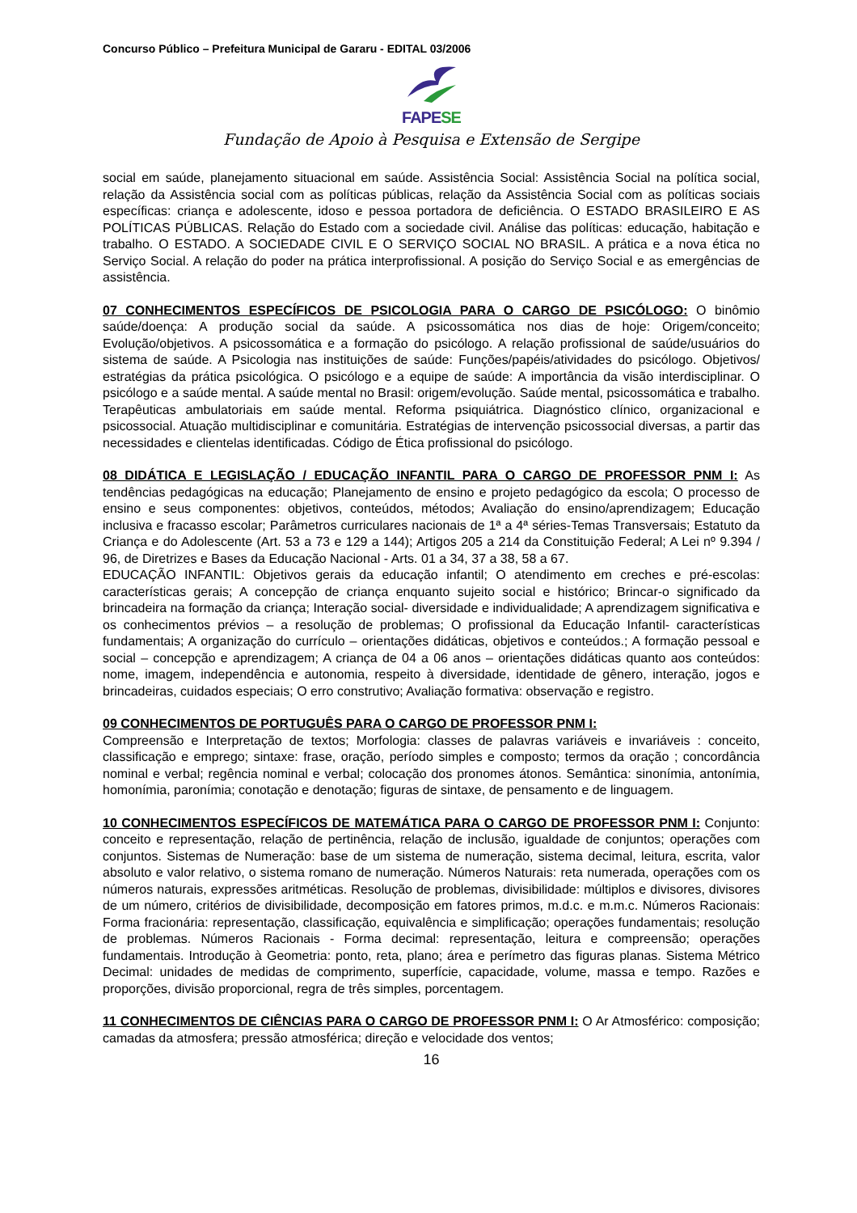Concurso Público – Prefeitura Municipal de Gararu - EDITAL 03/2006
FAPESE
Fundação de Apoio à Pesquisa e Extensão de Sergipe
social em saúde, planejamento situacional em saúde. Assistência Social: Assistência Social na política social, relação da Assistência social com as políticas públicas, relação da Assistência Social com as políticas sociais específicas: criança e adolescente, idoso e pessoa portadora de deficiência. O ESTADO BRASILEIRO E AS POLÍTICAS PÚBLICAS. Relação do Estado com a sociedade civil. Análise das políticas: educação, habitação e trabalho. O ESTADO. A SOCIEDADE CIVIL E O SERVIÇO SOCIAL NO BRASIL. A prática e a nova ética no Serviço Social. A relação do poder na prática interprofissional. A posição do Serviço Social e as emergências de assistência.
07 CONHECIMENTOS ESPECÍFICOS DE PSICOLOGIA PARA O CARGO DE PSICÓLOGO: O binômio saúde/doença: A produção social da saúde. A psicossomática nos dias de hoje: Origem/conceito; Evolução/objetivos. A psicossomática e a formação do psicólogo. A relação profissional de saúde/usuários do sistema de saúde. A Psicologia nas instituições de saúde: Funções/papéis/atividades do psicólogo. Objetivos/ estratégias da prática psicológica. O psicólogo e a equipe de saúde: A importância da visão interdisciplinar. O psicólogo e a saúde mental. A saúde mental no Brasil: origem/evolução. Saúde mental, psicossomática e trabalho. Terapêuticas ambulatoriais em saúde mental. Reforma psiquiátrica. Diagnóstico clínico, organizacional e psicossocial. Atuação multidisciplinar e comunitária. Estratégias de intervenção psicossocial diversas, a partir das necessidades e clientelas identificadas. Código de Ética profissional do psicólogo.
08 DIDÁTICA E LEGISLAÇÃO / EDUCAÇÃO INFANTIL PARA O CARGO DE PROFESSOR PNM I: As tendências pedagógicas na educação; Planejamento de ensino e projeto pedagógico da escola; O processo de ensino e seus componentes: objetivos, conteúdos, métodos; Avaliação do ensino/aprendizagem; Educação inclusiva e fracasso escolar; Parâmetros curriculares nacionais de 1ª a 4ª séries-Temas Transversais; Estatuto da Criança e do Adolescente (Art. 53 a 73 e 129 a 144); Artigos 205 a 214 da Constituição Federal; A Lei nº 9.394 / 96, de Diretrizes e Bases da Educação Nacional - Arts. 01 a 34, 37 a 38, 58 a 67.
EDUCAÇÃO INFANTIL: Objetivos gerais da educação infantil; O atendimento em creches e pré-escolas: características gerais; A concepção de criança enquanto sujeito social e histórico; Brincar-o significado da brincadeira na formação da criança; Interação social- diversidade e individualidade; A aprendizagem significativa e os conhecimentos prévios – a resolução de problemas; O profissional da Educação Infantil- características fundamentais; A organização do currículo – orientações didáticas, objetivos e conteúdos.; A formação pessoal e social – concepção e aprendizagem; A criança de 04 a 06 anos – orientações didáticas quanto aos conteúdos: nome, imagem, independência e autonomia, respeito à diversidade, identidade de gênero, interação, jogos e brincadeiras, cuidados especiais; O erro construtivo; Avaliação formativa: observação e registro.
09 CONHECIMENTOS DE PORTUGUÊS PARA O CARGO DE PROFESSOR PNM I:
Compreensão e Interpretação de textos; Morfologia: classes de palavras variáveis e invariáveis : conceito, classificação e emprego; sintaxe: frase, oração, período simples e composto; termos da oração ; concordância nominal e verbal; regência nominal e verbal; colocação dos pronomes átonos. Semântica: sinonímia, antonímia, homonímia, paronímia; conotação e denotação; figuras de sintaxe, de pensamento e de linguagem.
10 CONHECIMENTOS ESPECÍFICOS DE MATEMÁTICA PARA O CARGO DE PROFESSOR PNM I: Conjunto: conceito e representação, relação de pertinência, relação de inclusão, igualdade de conjuntos; operações com conjuntos. Sistemas de Numeração: base de um sistema de numeração, sistema decimal, leitura, escrita, valor absoluto e valor relativo, o sistema romano de numeração. Números Naturais: reta numerada, operações com os números naturais, expressões aritméticas. Resolução de problemas, divisibilidade: múltiplos e divisores, divisores de um número, critérios de divisibilidade, decomposição em fatores primos, m.d.c. e m.m.c. Números Racionais: Forma fracionária: representação, classificação, equivalência e simplificação; operações fundamentais; resolução de problemas. Números Racionais - Forma decimal: representação, leitura e compreensão; operações fundamentais. Introdução à Geometria: ponto, reta, plano; área e perímetro das figuras planas. Sistema Métrico Decimal: unidades de medidas de comprimento, superfície, capacidade, volume, massa e tempo. Razões e proporções, divisão proporcional, regra de três simples, porcentagem.
11 CONHECIMENTOS DE CIÊNCIAS PARA O CARGO DE PROFESSOR PNM I: O Ar Atmosférico: composição; camadas da atmosfera; pressão atmosférica; direção e velocidade dos ventos;
16